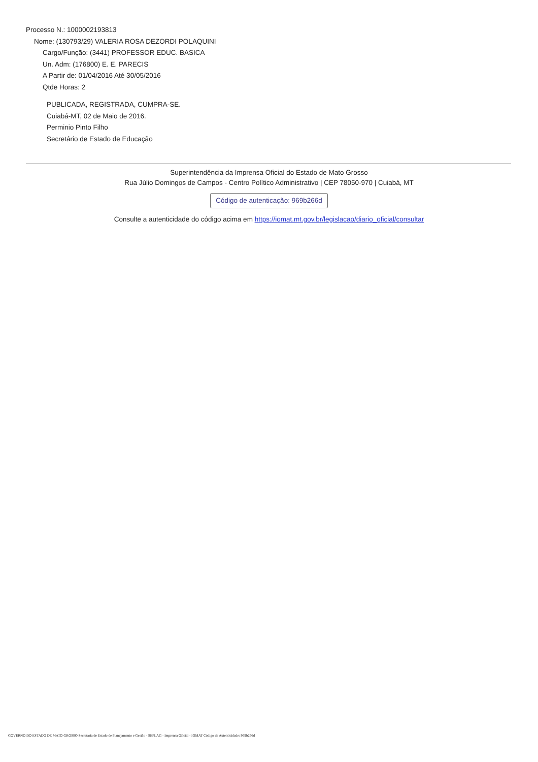Processo N.: 1000002193813
Nome: (130793/29) VALERIA ROSA DEZORDI POLAQUINI
Cargo/Função: (3441) PROFESSOR EDUC. BASICA
Un. Adm: (176800) E. E. PARECIS
A Partir de: 01/04/2016 Até 30/05/2016
Qtde Horas: 2
PUBLICADA, REGISTRADA, CUMPRA-SE.
Cuiabá-MT, 02 de Maio de 2016.
Perminio Pinto Filho
Secretário de Estado de Educação
Superintendência da Imprensa Oficial do Estado de Mato Grosso
Rua Júlio Domingos de Campos - Centro Político Administrativo | CEP 78050-970 | Cuiabá, MT
Código de autenticação: 969b266d
Consulte a autenticidade do código acima em https://iomat.mt.gov.br/legislacao/diario_oficial/consultar
GOVERNO DO ESTADO DE MATO GROSSO Secretaria de Estado de Planejamento e Gestão - SEPLAG - Imprensa Oficial - IOMAT Código de Autenticidade: 969b266d